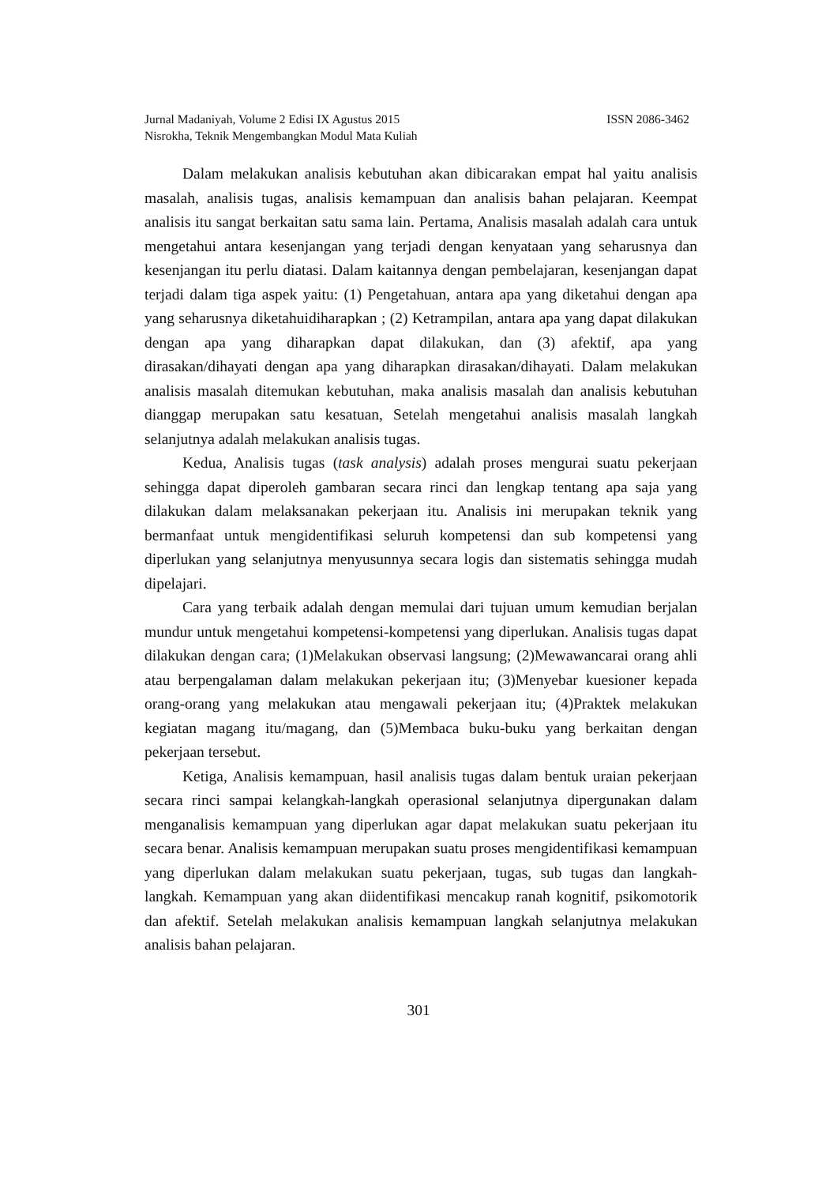Jurnal Madaniyah, Volume 2 Edisi IX Agustus 2015 ISSN 2086-3462
Nisrokha, Teknik Mengembangkan Modul Mata Kuliah
Dalam melakukan analisis kebutuhan akan dibicarakan empat hal yaitu analisis masalah, analisis tugas, analisis kemampuan dan analisis bahan pelajaran. Keempat analisis itu sangat berkaitan satu sama lain. Pertama, Analisis masalah adalah cara untuk mengetahui antara kesenjangan yang terjadi dengan kenyataan yang seharusnya dan kesenjangan itu perlu diatasi. Dalam kaitannya dengan pembelajaran, kesenjangan dapat terjadi dalam tiga aspek yaitu: (1) Pengetahuan, antara apa yang diketahui dengan apa yang seharusnya diketahuidiharapkan ; (2) Ketrampilan, antara apa yang dapat dilakukan dengan apa yang diharapkan dapat dilakukan, dan (3) afektif, apa yang dirasakan/dihayati dengan apa yang diharapkan dirasakan/dihayati. Dalam melakukan analisis masalah ditemukan kebutuhan, maka analisis masalah dan analisis kebutuhan dianggap merupakan satu kesatuan, Setelah mengetahui analisis masalah langkah selanjutnya adalah melakukan analisis tugas.
Kedua, Analisis tugas (task analysis) adalah proses mengurai suatu pekerjaan sehingga dapat diperoleh gambaran secara rinci dan lengkap tentang apa saja yang dilakukan dalam melaksanakan pekerjaan itu. Analisis ini merupakan teknik yang bermanfaat untuk mengidentifikasi seluruh kompetensi dan sub kompetensi yang diperlukan yang selanjutnya menyusunnya secara logis dan sistematis sehingga mudah dipelajari.
Cara yang terbaik adalah dengan memulai dari tujuan umum kemudian berjalan mundur untuk mengetahui kompetensi-kompetensi yang diperlukan. Analisis tugas dapat dilakukan dengan cara; (1)Melakukan observasi langsung; (2)Mewawancarai orang ahli atau berpengalaman dalam melakukan pekerjaan itu; (3)Menyebar kuesioner kepada orang-orang yang melakukan atau mengawali pekerjaan itu; (4)Praktek melakukan kegiatan magang itu/magang, dan (5)Membaca buku-buku yang berkaitan dengan pekerjaan tersebut.
Ketiga, Analisis kemampuan, hasil analisis tugas dalam bentuk uraian pekerjaan secara rinci sampai kelangkah-langkah operasional selanjutnya dipergunakan dalam menganalisis kemampuan yang diperlukan agar dapat melakukan suatu pekerjaan itu secara benar. Analisis kemampuan merupakan suatu proses mengidentifikasi kemampuan yang diperlukan dalam melakukan suatu pekerjaan, tugas, sub tugas dan langkah-langkah. Kemampuan yang akan diidentifikasi mencakup ranah kognitif, psikomotorik dan afektif. Setelah melakukan analisis kemampuan langkah selanjutnya melakukan analisis bahan pelajaran.
301